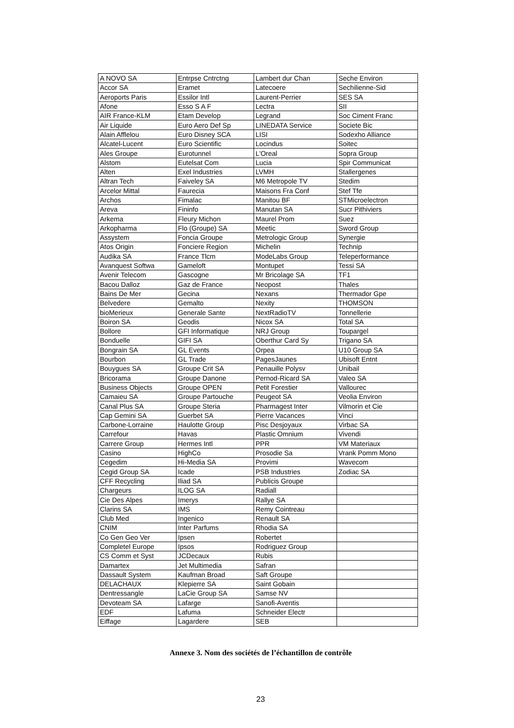| A NOVO SA | Entrpse Cntrctng | Lambert dur Chan | Seche Environ |
| Accor SA | Eramet | Latecoere | Sechilienne-Sid |
| Aeroports Paris | Essilor Intl | Laurent-Perrier | SES SA |
| Afone | Esso S A F | Lectra | SII |
| AIR France-KLM | Etam Develop | Legrand | Soc Ciment Franc |
| Air Liquide | Euro Aero Def Sp | LINEDATA Service | Societe Bic |
| Alain Afflelou | Euro Disney SCA | LISI | Sodexho Alliance |
| Alcatel-Lucent | Euro Scientific | Locindus | Soitec |
| Ales Groupe | Eurotunnel | L'Oreal | Sopra Group |
| Alstom | Eutelsat Com | Lucia | Spir Communicat |
| Alten | Exel Industries | LVMH | Stallergenes |
| Altran Tech | Faiveley SA | M6 Metropole TV | Stedim |
| Arcelor Mittal | Faurecia | Maisons Fra Conf | Stef Tfe |
| Archos | Fimalac | Manitou BF | STMicroelectron |
| Areva | Fininfo | Manutan SA | Sucr Pithiviers |
| Arkema | Fleury Michon | Maurel Prom | Suez |
| Arkopharma | Flo (Groupe) SA | Meetic | Sword Group |
| Assystem | Foncia Groupe | Metrologic Group | Synergie |
| Atos Origin | Fonciere Region | Michelin | Technip |
| Audika SA | France Tlcm | ModeLabs Group | Teleperformance |
| Avanquest Softwa | Gameloft | Montupet | Tessi SA |
| Avenir Telecom | Gascogne | Mr Bricolage SA | TF1 |
| Bacou Dalloz | Gaz de France | Neopost | Thales |
| Bains De Mer | Gecina | Nexans | Thermador Gpe |
| Belvedere | Gemalto | Nexity | THOMSON |
| bioMerieux | Generale Sante | NextRadioTV | Tonnellerie |
| Boiron SA | Geodis | Nicox SA | Total SA |
| Bollore | GFI Informatique | NRJ Group | Toupargel |
| Bonduelle | GIFI SA | Oberthur Card Sy | Trigano SA |
| Bongrain SA | GL Events | Orpea | U10 Group SA |
| Bourbon | GL Trade | PagesJaunes | Ubisoft Entnt |
| Bouygues SA | Groupe Crit SA | Penauille Polysv | Unibail |
| Bricorama | Groupe Danone | Pernod-Ricard SA | Valeo SA |
| Business Objects | Groupe OPEN | Petit Forestier | Vallourec |
| Camaieu SA | Groupe Partouche | Peugeot SA | Veolia Environ |
| Canal Plus SA | Groupe Steria | Pharmagest Inter | Vilmorin et Cie |
| Cap Gemini SA | Guerbet SA | Pierre Vacances | Vinci |
| Carbone-Lorraine | Haulotte Group | Pisc Desjoyaux | Virbac SA |
| Carrefour | Havas | Plastic Omnium | Vivendi |
| Carrere Group | Hermes Intl | PPR | VM Materiaux |
| Casino | HighCo | Prosodie Sa | Vrank Pomm Mono |
| Cegedim | Hi-Media SA | Provimi | Wavecom |
| Cegid Group SA | Icade | PSB Industries | Zodiac SA |
| CFF Recycling | Iliad SA | Publicis Groupe | |
| Chargeurs | ILOG SA | Radiall | |
| Cie Des Alpes | Imerys | Rallye SA | |
| Clarins SA | IMS | Remy Cointreau | |
| Club Med | Ingenico | Renault SA | |
| CNIM | Inter Parfums | Rhodia SA | |
| Co Gen Geo Ver | Ipsen | Robertet | |
| Completel Europe | Ipsos | Rodriguez Group | |
| CS Comm et Syst | JCDecaux | Rubis | |
| Damartex | Jet Multimedia | Safran | |
| Dassault System | Kaufman Broad | Saft Groupe | |
| DELACHAUX | Klepierre SA | Saint Gobain | |
| Dentressangle | LaCie Group SA | Samse NV | |
| Devoteam SA | Lafarge | Sanofi-Aventis | |
| EDF | Lafuma | Schneider Electr | |
| Eiffage | Lagardere | SEB | |
Annexe 3. Nom des sociétés de l’échantillon de contrôle
23